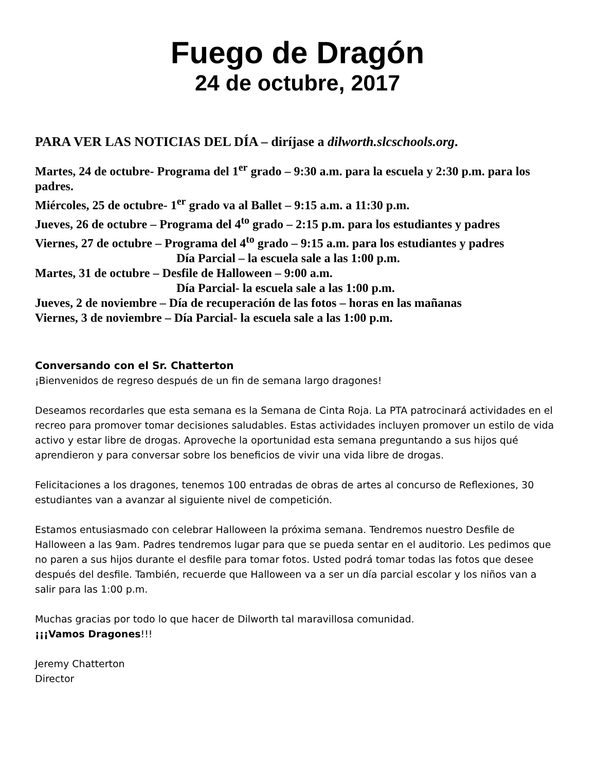Fuego de Dragón
24 de octubre, 2017
PARA VER LAS NOTICIAS DEL DÍA – diríjase a dilworth.slcschools.org.
Martes, 24 de octubre- Programa del 1<sup>er</sup> grado – 9:30 a.m. para la escuela y 2:30 p.m. para los padres.
Miércoles, 25 de octubre- 1<sup>er</sup> grado va al Ballet – 9:15 a.m. a 11:30 p.m.
Jueves, 26 de octubre – Programa del 4<sup>to</sup> grado – 2:15 p.m. para los estudiantes y padres
Viernes, 27 de octubre – Programa del 4<sup>to</sup> grado – 9:15 a.m. para los estudiantes y padres
Día Parcial – la escuela sale a las 1:00 p.m.
Martes, 31 de octubre – Desfile de Halloween – 9:00 a.m.
Día Parcial- la escuela sale a las 1:00 p.m.
Jueves, 2 de noviembre – Día de recuperación de las fotos – horas en las mañanas
Viernes, 3 de noviembre – Día Parcial- la escuela sale a las 1:00 p.m.
Conversando con el Sr. Chatterton
¡Bienvenidos de regreso después de un fin de semana largo dragones!
Deseamos recordarles que esta semana es la Semana de Cinta Roja. La PTA patrocinará actividades en el recreo para promover tomar decisiones saludables. Estas actividades incluyen promover un estilo de vida activo y estar libre de drogas. Aproveche la oportunidad esta semana preguntando a sus hijos qué aprendieron y para conversar sobre los beneficios de vivir una vida libre de drogas.
Felicitaciones a los dragones, tenemos 100 entradas de obras de artes al concurso de Reflexiones, 30 estudiantes van a avanzar al siguiente nivel de competición.
Estamos entusiasmado con celebrar Halloween la próxima semana. Tendremos nuestro Desfile de Halloween a las 9am. Padres tendremos lugar para que se pueda sentar en el auditorio. Les pedimos que no paren a sus hijos durante el desfile para tomar fotos. Usted podrá tomar todas las fotos que desee después del desfile. También, recuerde que Halloween va a ser un día parcial escolar y los niños van a salir para las 1:00 p.m.
Muchas gracias por todo lo que hacer de Dilworth tal maravillosa comunidad.
¡¡¡Vamos Dragones!!!
Jeremy Chatterton
Director